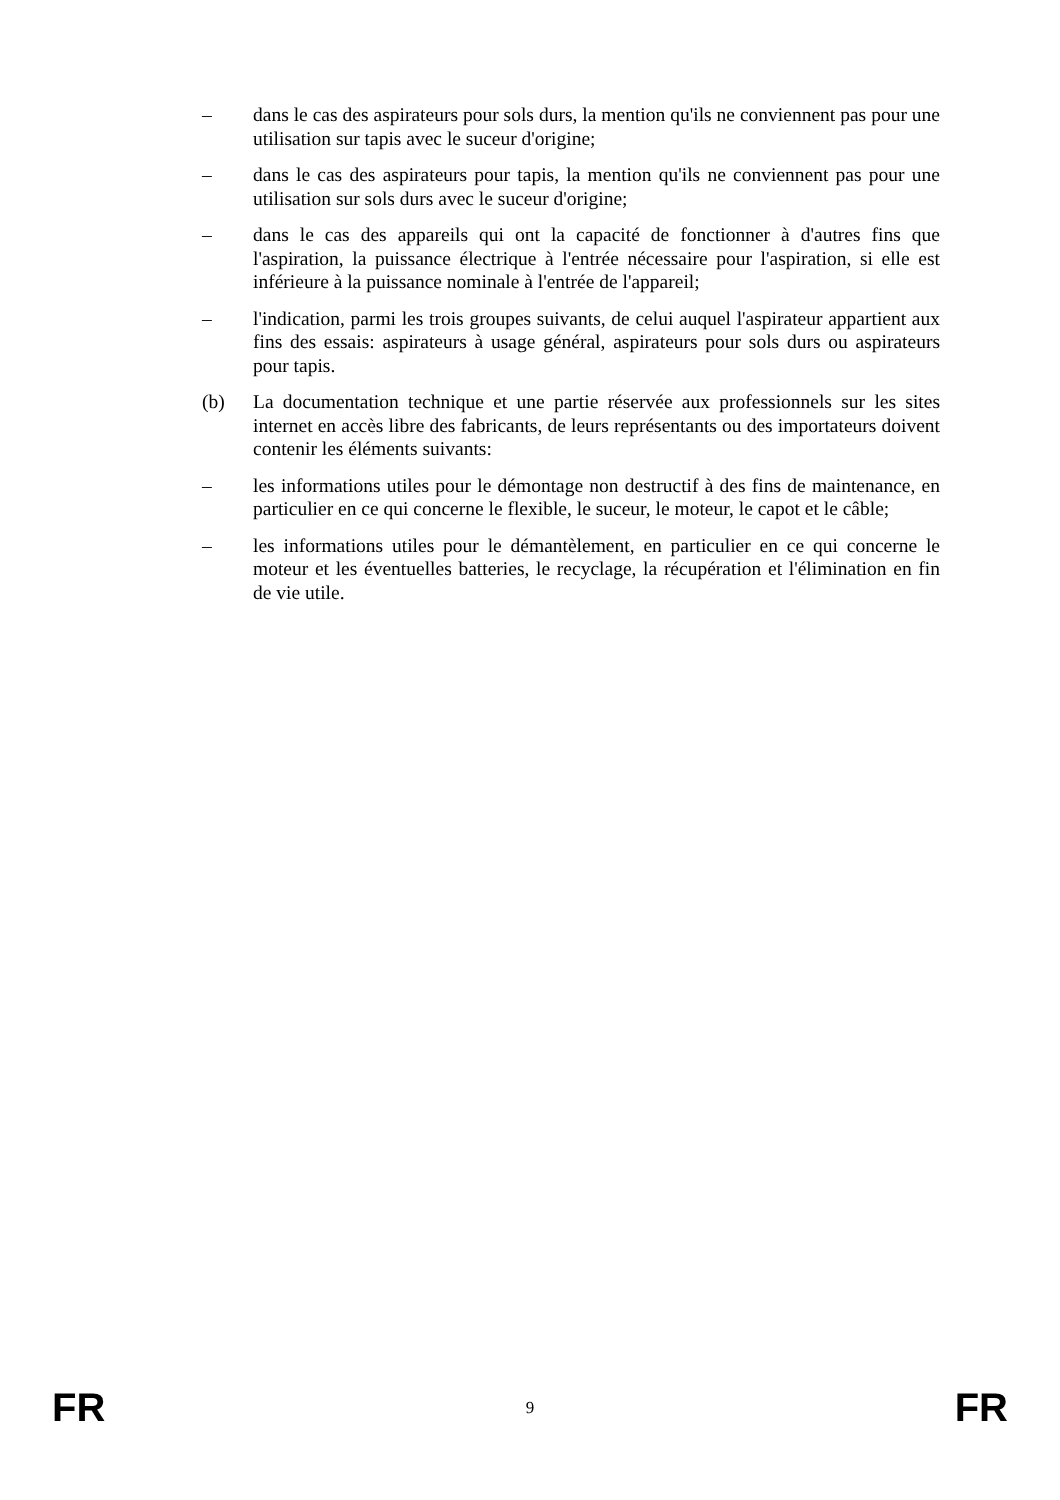– dans le cas des aspirateurs pour sols durs, la mention qu'ils ne conviennent pas pour une utilisation sur tapis avec le suceur d'origine;
– dans le cas des aspirateurs pour tapis, la mention qu'ils ne conviennent pas pour une utilisation sur sols durs avec le suceur d'origine;
– dans le cas des appareils qui ont la capacité de fonctionner à d'autres fins que l'aspiration, la puissance électrique à l'entrée nécessaire pour l'aspiration, si elle est inférieure à la puissance nominale à l'entrée de l'appareil;
– l'indication, parmi les trois groupes suivants, de celui auquel l'aspirateur appartient aux fins des essais: aspirateurs à usage général, aspirateurs pour sols durs ou aspirateurs pour tapis.
(b) La documentation technique et une partie réservée aux professionnels sur les sites internet en accès libre des fabricants, de leurs représentants ou des importateurs doivent contenir les éléments suivants:
– les informations utiles pour le démontage non destructif à des fins de maintenance, en particulier en ce qui concerne le flexible, le suceur, le moteur, le capot et le câble;
– les informations utiles pour le démantèlement, en particulier en ce qui concerne le moteur et les éventuelles batteries, le recyclage, la récupération et l'élimination en fin de vie utile.
FR 9 FR